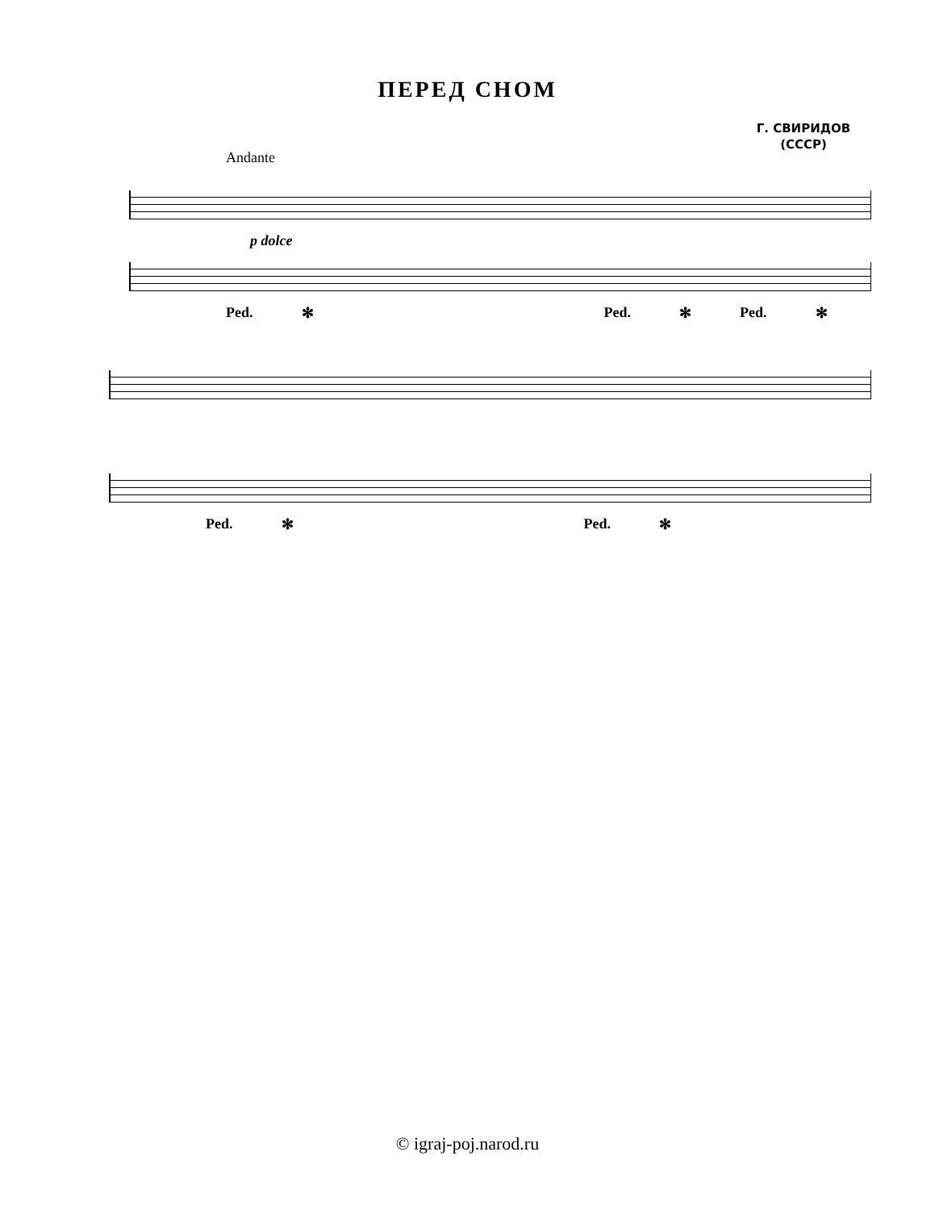ПЕРЕД СНОМ
Г. СВИРИДОВ
(СССР)
Andante
p dolce
Ped. ✻ Ped. ✻ Ped. ✻
Ped. ✻ Ped. ✻
© igraj-poj.narod.ru